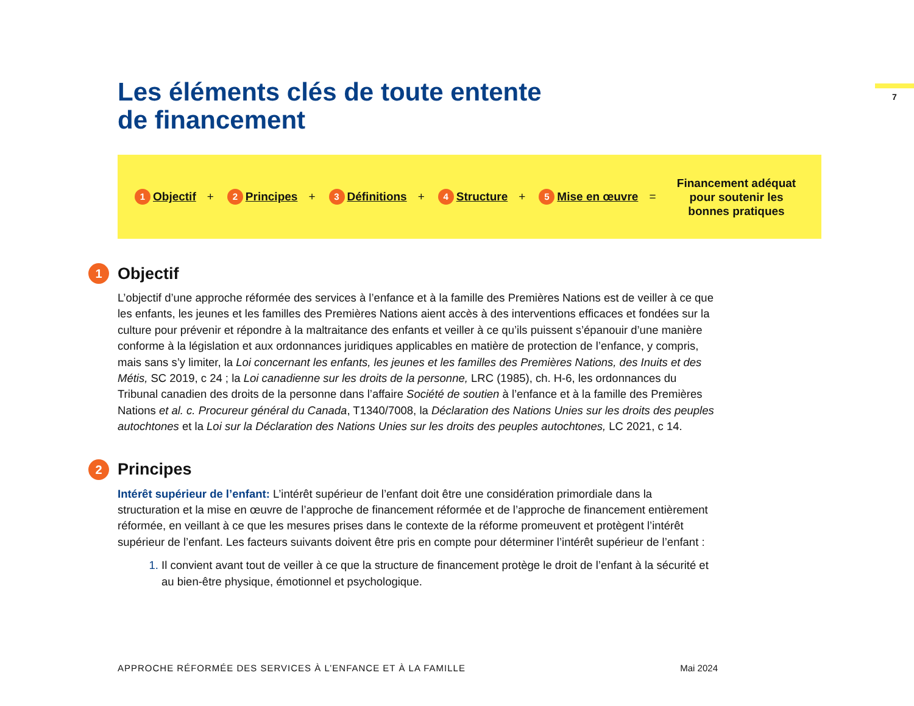7
Les éléments clés de toute entente
de financement
1 Objectif + 2 Principes + 3 Définitions + 4 Structure + 5 Mise en œuvre =
Financement adéquat pour soutenir les bonnes pratiques
1 Objectif
L’objectif d’une approche réformée des services à l’enfance et à la famille des Premières Nations est de veiller à ce que les enfants, les jeunes et les familles des Premières Nations aient accès à des interventions efficaces et fondées sur la culture pour prévenir et répondre à la maltraitance des enfants et veiller à ce qu’ils puissent s’épanouir d’une manière conforme à la législation et aux ordonnances juridiques applicables en matière de protection de l’enfance, y compris, mais sans s’y limiter, la Loi concernant les enfants, les jeunes et les familles des Premières Nations, des Inuits et des Métis, SC 2019, c 24 ; la Loi canadienne sur les droits de la personne, LRC (1985), ch. H-6, les ordonnances du Tribunal canadien des droits de la personne dans l’affaire Société de soutien à l’enfance et à la famille des Premières Nations et al. c. Procureur général du Canada, T1340/7008, la Déclaration des Nations Unies sur les droits des peuples autochtones et la Loi sur la Déclaration des Nations Unies sur les droits des peuples autochtones, LC 2021, c 14.
2 Principes
Intérêt supérieur de l’enfant: L’intérêt supérieur de l’enfant doit être une considération primordiale dans la structuration et la mise en œuvre de l’approche de financement réformée et de l’approche de financement entièrement réformée, en veillant à ce que les mesures prises dans le contexte de la réforme promeuvent et protègent l’intérêt supérieur de l’enfant. Les facteurs suivants doivent être pris en compte pour déterminer l’intérêt supérieur de l’enfant :
Il convient avant tout de veiller à ce que la structure de financement protège le droit de l’enfant à la sécurité et au bien-être physique, émotionnel et psychologique.
APPROCHE RÉFORMÉE DES SERVICES À L’ENFANCE ET À LA FAMILLE Mai 2024